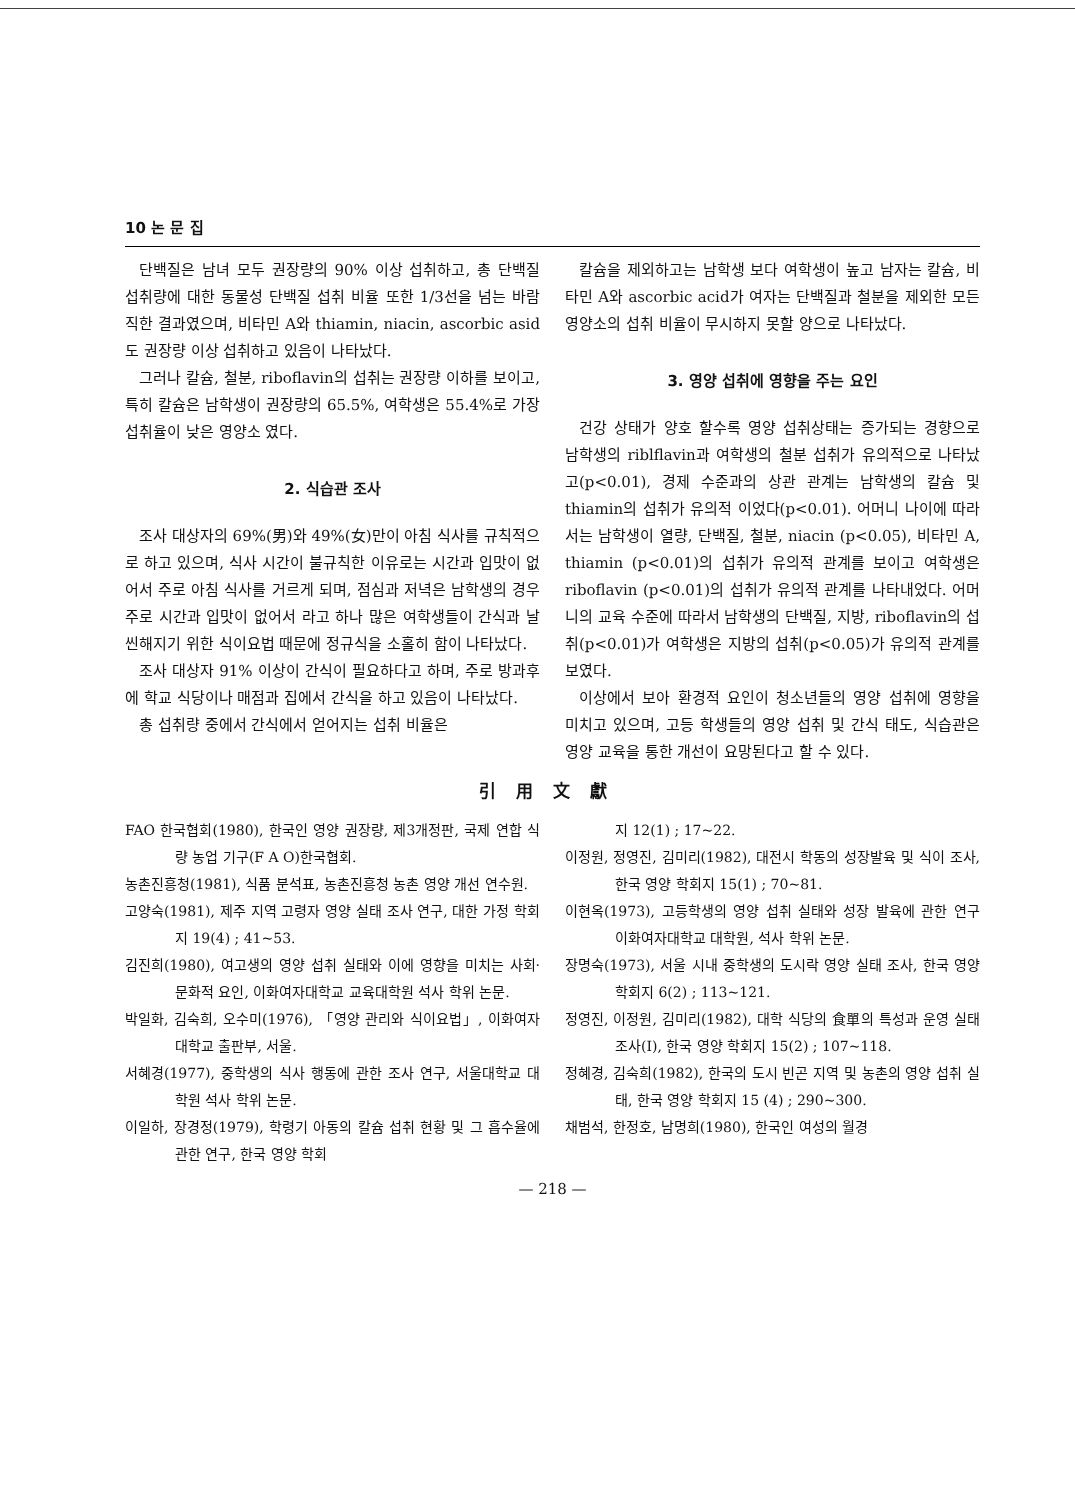10 논 문 집
단백질은 남녀 모두 권장량의 90% 이상 섭취하고, 총 단백질 섭취량에 대한 동물성 단백질 섭취 비율 또한 1/3선을 넘는 바람직한 결과였으며, 비타민 A와 thiamin, niacin, ascorbic asid도 권장량 이상 섭취하고 있음이 나타났다.
그러나 칼슘, 철분, riboflavin의 섭취는 권장량 이하를 보이고, 특히 칼슘은 남학생이 권장량의 65.5%, 여학생은 55.4%로 가장 섭취율이 낮은 영양소 였다.
2. 식습관 조사
조사 대상자의 69%(男)와 49%(女)만이 아침 식사를 규칙적으로 하고 있으며, 식사 시간이 불규칙한 이유로는 시간과 입맛이 없어서 주로 아침 식사를 거르게 되며, 점심과 저녁은 남학생의 경우 주로 시간과 입맛이 없어서 라고 하나 많은 여학생들이 간식과 날씬해지기 위한 식이요법 때문에 정규식을 소홀히 함이 나타났다.
조사 대상자 91% 이상이 간식이 필요하다고 하며, 주로 방과후에 학교 식당이나 매점과 집에서 간식을 하고 있음이 나타났다.
총 섭취량 중에서 간식에서 얻어지는 섭취 비율은
칼슘을 제외하고는 남학생 보다 여학생이 높고 남자는 칼슘, 비타민 A와 ascorbic acid가 여자는 단백질과 철분을 제외한 모든 영양소의 섭취 비율이 무시하지 못할 양으로 나타났다.
3. 영양 섭취에 영향을 주는 요인
건강 상태가 양호 할수록 영양 섭취상태는 증가되는 경향으로 남학생의 riblflavin과 여학생의 철분 섭취가 유의적으로 나타났고(p<0.01), 경제 수준과의 상관 관계는 남학생의 칼슘 및 thiamin의 섭취가 유의적 이었다(p<0.01). 어머니 나이에 따라서는 남학생이 열량, 단백질, 철분, niacin (p<0.05), 비타민 A, thiamin (p<0.01)의 섭취가 유의적 관계를 보이고 여학생은 riboflavin (p<0.01)의 섭취가 유의적 관계를 나타내었다. 어머니의 교육 수준에 따라서 남학생의 단백질, 지방, riboflavin의 섭취(p<0.01)가 여학생은 지방의 섭취(p<0.05)가 유의적 관계를 보였다.
이상에서 보아 환경적 요인이 청소년들의 영양 섭취에 영향을 미치고 있으며, 고등 학생들의 영양 섭취 및 간식 태도, 식습관은 영양 교육을 통한 개선이 요망된다고 할 수 있다.
引用文獻
FAO 한국협회(1980), 한국인 영양 권장량, 제3개정판, 국제 연합 식량 농업 기구(F A O)한국협회.
농촌진흥청(1981), 식품 분석표, 농촌진흥청 농촌 영양 개선 연수원.
고양숙(1981), 제주 지역 고령자 영양 실태 조사 연구, 대한 가정 학회지 19(4) ; 41~53.
김진희(1980), 여고생의 영양 섭취 실태와 이에 영향을 미치는 사회·문화적 요인, 이화여자대학교 교육대학원 석사 학위 논문.
박일화, 김숙희, 오수미(1976), 「영양 관리와 식이요법」, 이화여자대학교 출판부, 서울.
서혜경(1977), 중학생의 식사 행동에 관한 조사 연구, 서울대학교 대학원 석사 학위 논문.
이일하, 장경정(1979), 학령기 아동의 칼슘 섭취 현황 및 그 흡수율에 관한 연구, 한국 영양 학회
지 12(1) ; 17~22.
이정원, 정영진, 김미리(1982), 대전시 학동의 성장발육 및 식이 조사, 한국 영양 학회지 15(1) ; 70~81.
이현옥(1973), 고등학생의 영양 섭취 실태와 성장 발육에 관한 연구 이화여자대학교 대학원, 석사 학위 논문.
장명숙(1973), 서울 시내 중학생의 도시락 영양 실태 조사, 한국 영양 학회지 6(2) ; 113~121.
정영진, 이정원, 김미리(1982), 대학 식당의 食單의 특성과 운영 실태 조사(Ⅰ), 한국 영양 학회지 15(2) ; 107~118.
정혜경, 김숙희(1982), 한국의 도시 빈곤 지역 및 농촌의 영양 섭취 실태, 한국 영양 학회지 15 (4) ; 290~300.
채범석, 한정호, 남명희(1980), 한국인 여성의 월경
— 218 —